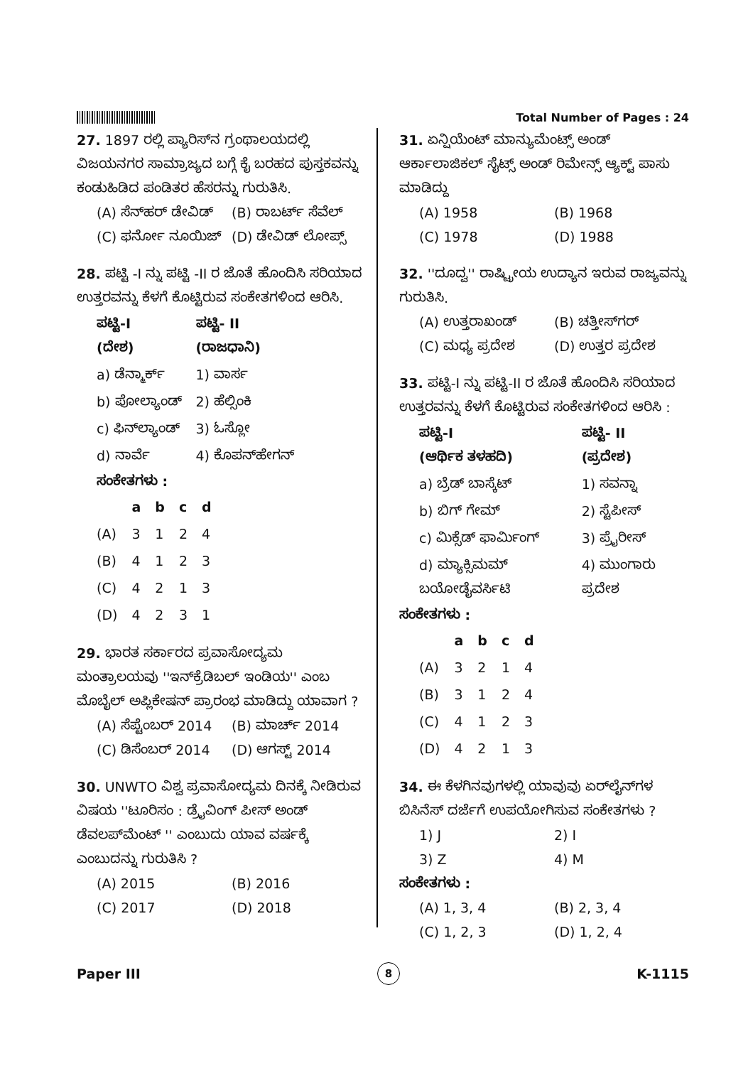Total Number of Pages : 24
27. 1897 ರಲ್ಲಿ ಪ್ಯಾರಿಸ್‌ನ ಗ್ರಂಥಾಲಯದಲ್ಲಿ ವಿಜಯನಗರ ಸಾಮ್ರಾಜ್ಯದ ಬಗ್ಗೆ ಕೈ ಬರಹದ ಪುಸ್ತಕವನ್ನು ಕಂಡುಹಿಡಿದ ಪಂಡಿತರ ಹೆಸರನ್ನು ಗುರುತಿಸಿ.
(A) ಸೆನ್‌ಹರ್ ಡೇವಿಡ್ (B) ರಾಬರ್ಟ್ ಸೆವೆಲ್
(C) ಫರ್ನೋ ನೂಯಿಜ್ (D) ಡೇವಿಡ್ ಲೋಪ್ಸ್
28. ಪಟ್ಟಿ -I ನ್ನು ಪಟ್ಟಿ -II ರ ಜೊತೆ ಹೊಂದಿಸಿ ಸರಿಯಾದ ಉತ್ತರವನ್ನು ಕೆಳಗೆ ಕೊಟ್ಟಿರುವ ಸಂಕೇತಗಳಿಂದ ಆರಿಸಿ.
| ಪಟ್ಟಿ-I (ದೇಶ) | ಪಟ್ಟಿ- II (ರಾಜಧಾನಿ) |
| --- | --- |
| a) ಡೆನ್ಮಾರ್ಕ್ | 1) ವಾರ್ಸ |
| b) ಪೋಲ್ಯಾಂಡ್ | 2) ಹೆಲ್ಸಿಂಕಿ |
| c) ಫಿನ್‌ಲ್ಯಾಂಡ್ | 3) ಓಸ್ಲೋ |
| d) ನಾರ್ವೆ | 4) ಕೊಪನ್‌ಹೇಗನ್ |
ಸಂಕೇತಗಳು :
| | a | b | c | d |
| --- | --- | --- | --- | --- |
| (A) | 3 | 1 | 2 | 4 |
| (B) | 4 | 1 | 2 | 3 |
| (C) | 4 | 2 | 1 | 3 |
| (D) | 4 | 2 | 3 | 1 |
29. ಭಾರತ ಸರ್ಕಾರದ ಪ್ರವಾಸೋದ್ಯಮ ಮಂತ್ರಾಲಯವು ''ಇನ್‌ಕ್ರೆಡಿಬಲ್ ಇಂಡಿಯ'' ಎಂಬ ಮೊಬೈಲ್ ಅಪ್ಲಿಕೇಷನ್ ಪ್ರಾರಂಭ ಮಾಡಿದ್ದು ಯಾವಾಗ ?
(A) ಸೆಪ್ಟೆಂಬರ್ 2014 (B) ಮಾರ್ಚ್ 2014
(C) ಡಿಸೆಂಬರ್ 2014 (D) ಆಗಸ್ಟ್ 2014
30. UNWTO ವಿಶ್ವ ಪ್ರವಾಸೋದ್ಯಮ ದಿನಕ್ಕೆ ನೀಡಿರುವ ವಿಷಯ ''ಟೂರಿಸಂ : ಡ್ರೈವಿಂಗ್ ಪೀಸ್ ಅಂಡ್ ಡೆವಲಪ್‌ಮೆಂಟ್ '' ಎಂಬುದು ಯಾವ ವರ್ಷಕ್ಕೆ ಎಂಬುದನ್ನು ಗುರುತಿಸಿ ?
(A) 2015 (B) 2016
(C) 2017 (D) 2018
31. ಏನ್ಷಿಯೆಂಟ್ ಮಾನ್ಯುಮೆಂಟ್ಸ್ ಅಂಡ್ ಆರ್ಕಾಲಾಜಿಕಲ್ ಸೈಟ್ಸ್ ಅಂಡ್ ರಿಮೇನ್ಸ್ ಆ್ಯಕ್ಟ್ ಪಾಸು ಮಾಡಿದ್ದು
(A) 1958 (B) 1968
(C) 1978 (D) 1988
32. ''ದೂದ್ವ'' ರಾಷ್ಟ್ರೀಯ ಉದ್ಯಾನ ಇರುವ ರಾಜ್ಯವನ್ನು ಗುರುತಿಸಿ.
(A) ಉತ್ತರಾಖಂಡ್ (B) ಚತ್ತೀಸ್‌ಗರ್
(C) ಮಧ್ಯ ಪ್ರದೇಶ (D) ಉತ್ತರ ಪ್ರದೇಶ
33. ಪಟ್ಟಿ-I ನ್ನು ಪಟ್ಟಿ-II ರ ಜೊತೆ ಹೊಂದಿಸಿ ಸರಿಯಾದ ಉತ್ತರವನ್ನು ಕೆಳಗೆ ಕೊಟ್ಟಿರುವ ಸಂಕೇತಗಳಿಂದ ಆರಿಸಿ :
| ಪಟ್ಟಿ-I (ಆರ್ಥಿಕ ತಳಹದಿ) | ಪಟ್ಟಿ- II (ಪ್ರದೇಶ) |
| --- | --- |
| a) ಬ್ರೆಡ್ ಬಾಸ್ಕೆಟ್ | 1) ಸವನ್ನಾ |
| b) ಬಿಗ್ ಗೇಮ್ | 2) ಸ್ಟೆಪೀಸ್ |
| c) ಮಿಕ್ಸೆಡ್ ಫಾರ್ಮಿಂಗ್ | 3) ಪ್ರೈರೀಸ್ |
| d) ಮ್ಯಾಕ್ಸಿಮಮ್ ಬಯೋಡೈವರ್ಸಿಟಿ | 4) ಮುಂಗಾರು ಪ್ರದೇಶ |
ಸಂಕೇತಗಳು :
| | a | b | c | d |
| --- | --- | --- | --- | --- |
| (A) | 3 | 2 | 1 | 4 |
| (B) | 3 | 1 | 2 | 4 |
| (C) | 4 | 1 | 2 | 3 |
| (D) | 4 | 2 | 1 | 3 |
34. ಈ ಕೆಳಗಿನವುಗಳಲ್ಲಿ ಯಾವುವು ಏರ್‌ಲೈನ್‌ಗಳ ಬಿಸಿನೆಸ್ ದರ್ಜೆಗೆ ಉಪಯೋಗಿಸುವ ಸಂಕೇತಗಳು ?
1) J 2) I
3) Z 4) M
ಸಂಕೇತಗಳು :
(A) 1, 3, 4 (B) 2, 3, 4
(C) 1, 2, 3 (D) 1, 2, 4
Paper III 8 K-1115